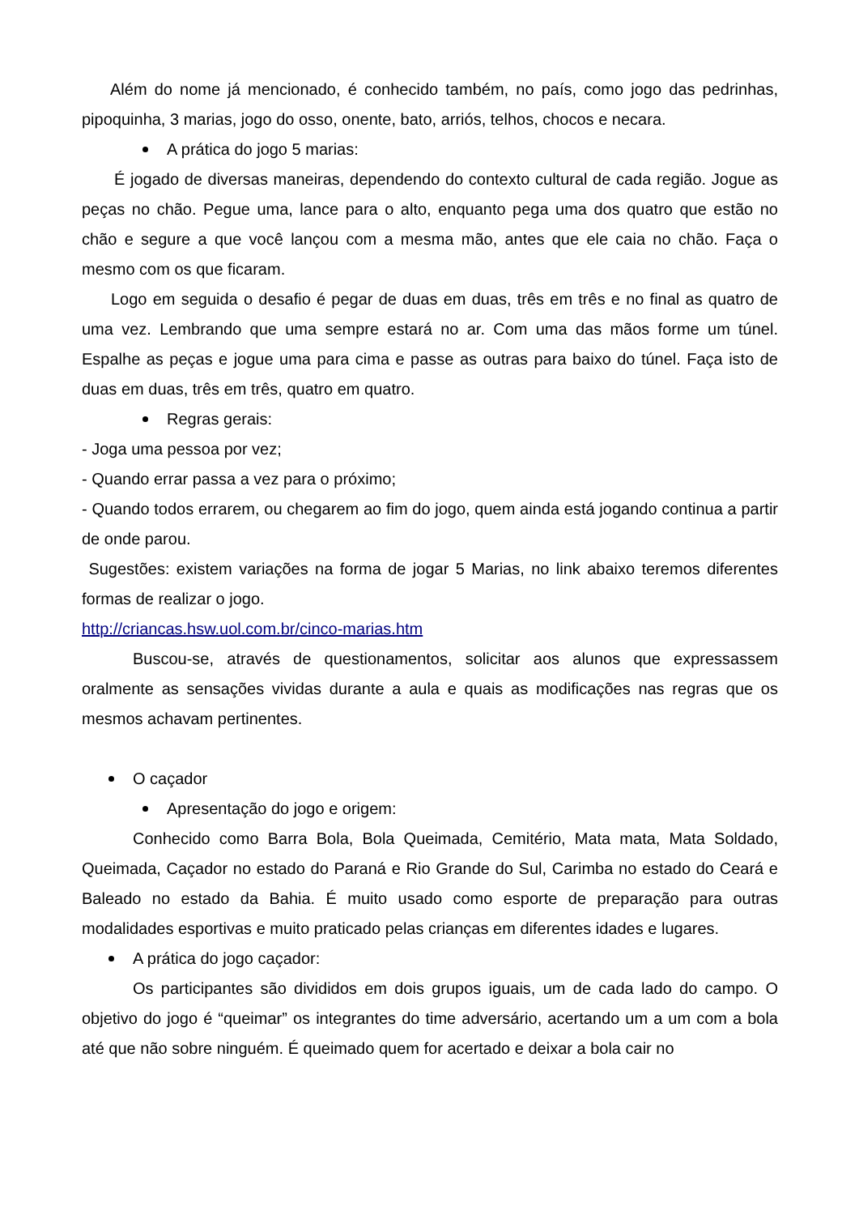Além do nome já mencionado, é conhecido também, no país, como jogo das pedrinhas, pipoquinha, 3 marias, jogo do osso, onente, bato, arriós, telhos, chocos e necara.
A prática do jogo 5 marias:
É jogado de diversas maneiras, dependendo do contexto cultural de cada região. Jogue as peças no chão. Pegue uma, lance para o alto, enquanto pega uma dos quatro que estão no chão e segure a que você lançou com a mesma mão, antes que ele caia no chão. Faça o mesmo com os que ficaram.
Logo em seguida o desafio é pegar de duas em duas, três em três e no final as quatro de uma vez. Lembrando que uma sempre estará no ar. Com uma das mãos forme um túnel. Espalhe as peças e jogue uma para cima e passe as outras para baixo do túnel. Faça isto de duas em duas, três em três, quatro em quatro.
Regras gerais:
- Joga uma pessoa por vez;
- Quando errar passa a vez para o próximo;
- Quando todos errarem, ou chegarem ao fim do jogo, quem ainda está jogando continua a partir de onde parou.
Sugestões: existem variações na forma de jogar 5 Marias, no link abaixo teremos diferentes formas de realizar o jogo.
http://criancas.hsw.uol.com.br/cinco-marias.htm
Buscou-se, através de questionamentos, solicitar aos alunos que expressassem oralmente as sensações vividas durante a aula e quais as modificações nas regras que os mesmos achavam pertinentes.
O caçador
Apresentação do jogo e origem:
Conhecido como Barra Bola, Bola Queimada, Cemitério, Mata mata, Mata Soldado, Queimada, Caçador no estado do Paraná e Rio Grande do Sul, Carimba no estado do Ceará e Baleado no estado da Bahia. É muito usado como esporte de preparação para outras modalidades esportivas e muito praticado pelas crianças em diferentes idades e lugares.
A prática do jogo caçador:
Os participantes são divididos em dois grupos iguais, um de cada lado do campo. O objetivo do jogo é “queimar” os integrantes do time adversário, acertando um a um com a bola até que não sobre ninguém. É queimado quem for acertado e deixar a bola cair no